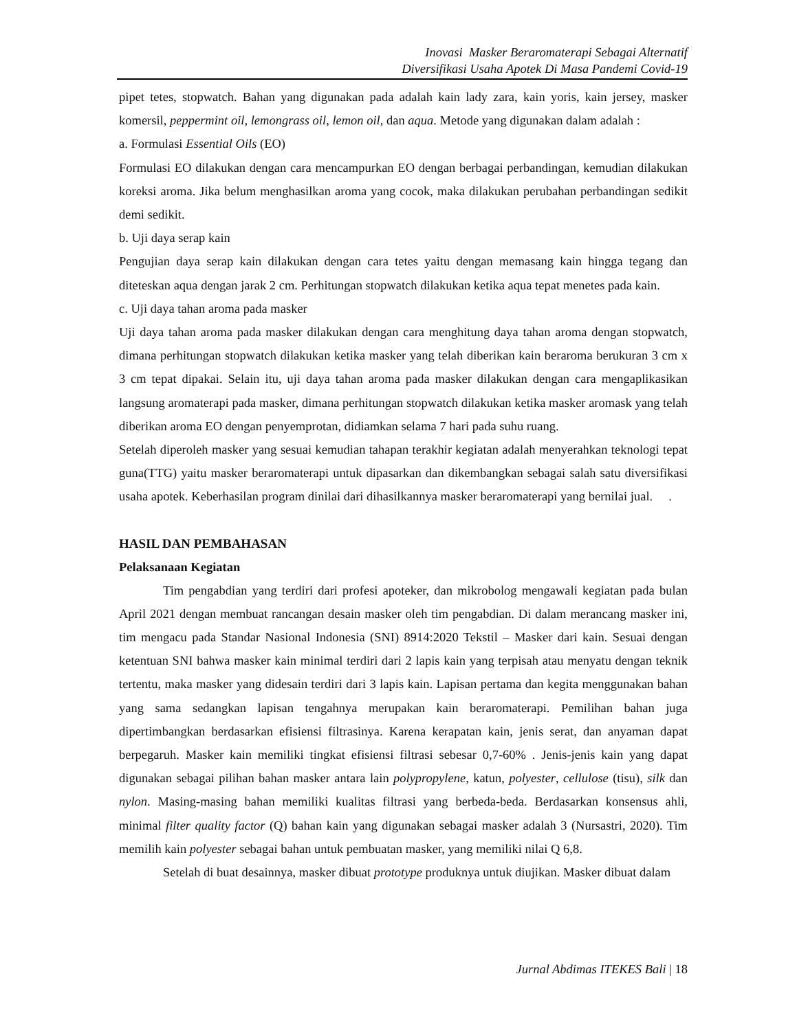Inovasi Masker Beraromaterapi Sebagai Alternatif
Diversifikasi Usaha Apotek Di Masa Pandemi Covid-19
pipet tetes, stopwatch. Bahan yang digunakan pada adalah kain lady zara, kain yoris, kain jersey, masker komersil, peppermint oil, lemongrass oil, lemon oil, dan aqua. Metode yang digunakan dalam adalah :
a. Formulasi Essential Oils (EO)
Formulasi EO dilakukan dengan cara mencampurkan EO dengan berbagai perbandingan, kemudian dilakukan koreksi aroma. Jika belum menghasilkan aroma yang cocok, maka dilakukan perubahan perbandingan sedikit demi sedikit.
b. Uji daya serap kain
Pengujian daya serap kain dilakukan dengan cara tetes yaitu dengan memasang kain hingga tegang dan diteteskan aqua dengan jarak 2 cm. Perhitungan stopwatch dilakukan ketika aqua tepat menetes pada kain.
c. Uji daya tahan aroma pada masker
Uji daya tahan aroma pada masker dilakukan dengan cara menghitung daya tahan aroma dengan stopwatch, dimana perhitungan stopwatch dilakukan ketika masker yang telah diberikan kain beraroma berukuran 3 cm x 3 cm tepat dipakai. Selain itu, uji daya tahan aroma pada masker dilakukan dengan cara mengaplikasikan langsung aromaterapi pada masker, dimana perhitungan stopwatch dilakukan ketika masker aromask yang telah diberikan aroma EO dengan penyemprotan, didiamkan selama 7 hari pada suhu ruang.
Setelah diperoleh masker yang sesuai kemudian tahapan terakhir kegiatan adalah menyerahkan teknologi tepat guna(TTG) yaitu masker beraromaterapi untuk dipasarkan dan dikembangkan sebagai salah satu diversifikasi usaha apotek. Keberhasilan program dinilai dari dihasilkannya masker beraromaterapi yang bernilai jual. .
HASIL DAN PEMBAHASAN
Pelaksanaan Kegiatan
Tim pengabdian yang terdiri dari profesi apoteker, dan mikrobolog mengawali kegiatan pada bulan April 2021 dengan membuat rancangan desain masker oleh tim pengabdian. Di dalam merancang masker ini, tim mengacu pada Standar Nasional Indonesia (SNI) 8914:2020 Tekstil – Masker dari kain. Sesuai dengan ketentuan SNI bahwa masker kain minimal terdiri dari 2 lapis kain yang terpisah atau menyatu dengan teknik tertentu, maka masker yang didesain terdiri dari 3 lapis kain. Lapisan pertama dan kegita menggunakan bahan yang sama sedangkan lapisan tengahnya merupakan kain beraromaterapi. Pemilihan bahan juga dipertimbangkan berdasarkan efisiensi filtrasinya. Karena kerapatan kain, jenis serat, dan anyaman dapat berpegaruh. Masker kain memiliki tingkat efisiensi filtrasi sebesar 0,7-60% . Jenis-jenis kain yang dapat digunakan sebagai pilihan bahan masker antara lain polypropylene, katun, polyester, cellulose (tisu), silk dan nylon. Masing-masing bahan memiliki kualitas filtrasi yang berbeda-beda. Berdasarkan konsensus ahli, minimal filter quality factor (Q) bahan kain yang digunakan sebagai masker adalah 3 (Nursastri, 2020). Tim memilih kain polyester sebagai bahan untuk pembuatan masker, yang memiliki nilai Q 6,8.
Setelah di buat desainnya, masker dibuat prototype produknya untuk diujikan. Masker dibuat dalam
Jurnal Abdimas ITEKES Bali | 18